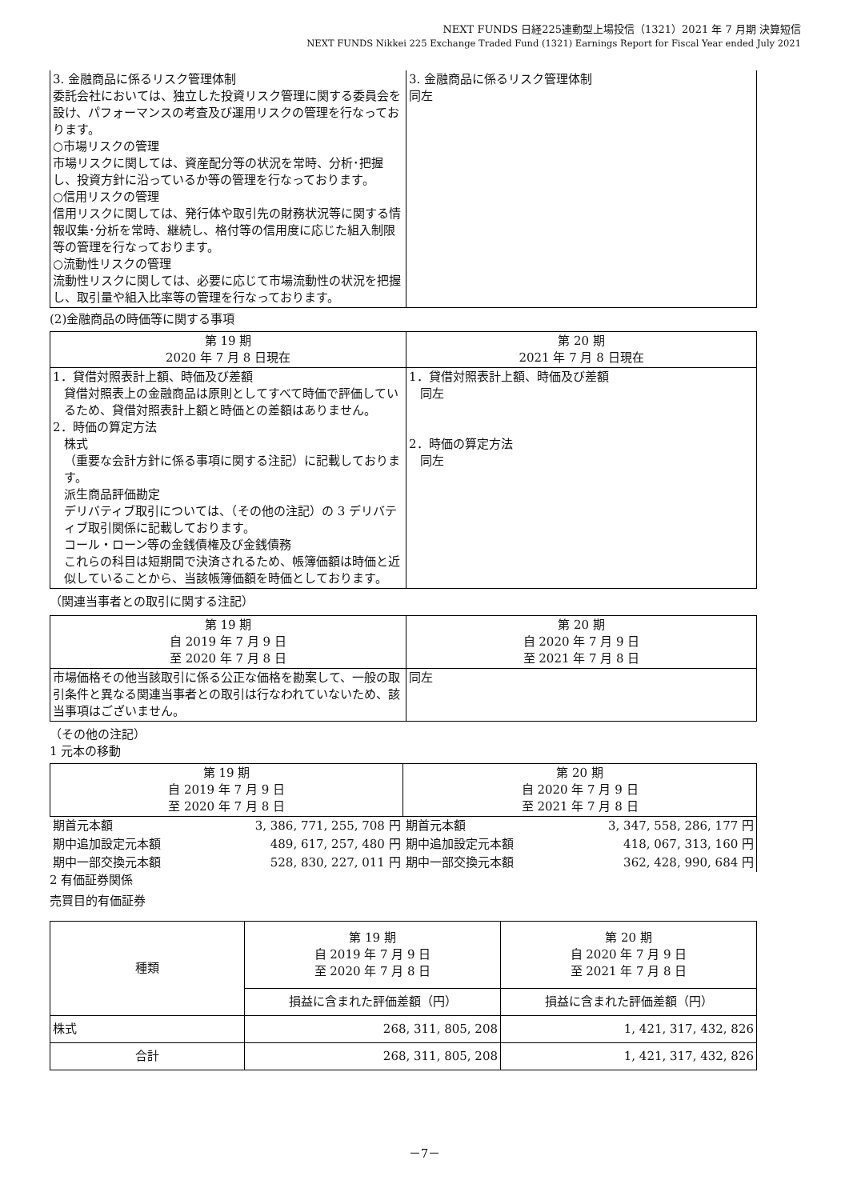NEXT FUNDS 日経225連動型上場投信（1321）2021 年 7 月期 決算短信
NEXT FUNDS Nikkei 225 Exchange Traded Fund (1321) Earnings Report for Fiscal Year ended July 2021
| 3. 金融商品に係るリスク管理体制 委託会社においては、独立した投資リスク管理に関する委員会を設け、パフォーマンスの考査及び運用リスクの管理を行なっております。 ○市場リスクの管理 市場リスクに関しては、資産配分等の状況を常時、分析･把握し、投資方針に沿っているか等の管理を行なっております。 ○信用リスクの管理 信用リスクに関しては、発行体や取引先の財務状況等に関する情報収集･分析を常時、継続し、格付等の信用度に応じた組入制限等の管理を行なっております。 ○流動性リスクの管理 流動性リスクに関しては、必要に応じて市場流動性の状況を把握し、取引量や組入比率等の管理を行なっております。 | 3. 金融商品に係るリスク管理体制 同左 |
(2)金融商品の時価等に関する事項
| 第 19 期 2020 年 7 月 8 日現在 | 第 20 期 2021 年 7 月 8 日現在 |
| --- | --- |
| 1．貸借対照表計上額、時価及び差額 貸借対照表上の金融商品は原則としてすべて時価で評価しているため、貸借対照表計上額と時価との差額はありません。 2．時価の算定方法 株式 （重要な会計方針に係る事項に関する注記）に記載しております。 派生商品評価勘定 デリバティブ取引については、（その他の注記）の 3 デリバティブ取引関係に記載しております。 コール・ローン等の金銭債権及び金銭債務 これらの科目は短期間で決済されるため、帳簿価額は時価と近似していることから、当該帳簿価額を時価としております。 | 1．貸借対照表計上額、時価及び差額 同左 2．時価の算定方法 同左 |
（関連当事者との取引に関する注記）
| 第 19 期 自 2019 年 7 月 9 日 至 2020 年 7 月 8 日 | 第 20 期 自 2020 年 7 月 9 日 至 2021 年 7 月 8 日 |
| --- | --- |
| 市場価格その他当該取引に係る公正な価格を勘案して、一般の取引条件と異なる関連当事者との取引は行なわれていないため、該当事項はございません。 | 同左 |
（その他の注記）
1 元本の移動
| 第 19 期 自 2019 年 7 月 9 日 至 2020 年 7 月 8 日 | | 第 20 期 自 2020 年 7 月 9 日 至 2021 年 7 月 8 日 | |
| --- | --- | --- | --- |
| 期首元本額 | 3, 386, 771, 255, 708 円 | 期首元本額 | 3, 347, 558, 286, 177 円 |
| 期中追加設定元本額 | 489, 617, 257, 480 円 | 期中追加設定元本額 | 418, 067, 313, 160 円 |
| 期中一部交換元本額 | 528, 830, 227, 011 円 | 期中一部交換元本額 | 362, 428, 990, 684 円 |
2 有価証券関係
売買目的有価証券
| 種類 | 第 19 期 自 2019 年 7 月 9 日 至 2020 年 7 月 8 日 | 第 20 期 自 2020 年 7 月 9 日 至 2021 年 7 月 8 日 |
| --- | --- | --- |
| | 損益に含まれた評価差額（円） | 損益に含まれた評価差額（円） |
| 株式 | 268, 311, 805, 208 | 1, 421, 317, 432, 826 |
| 合計 | 268, 311, 805, 208 | 1, 421, 317, 432, 826 |
－7－